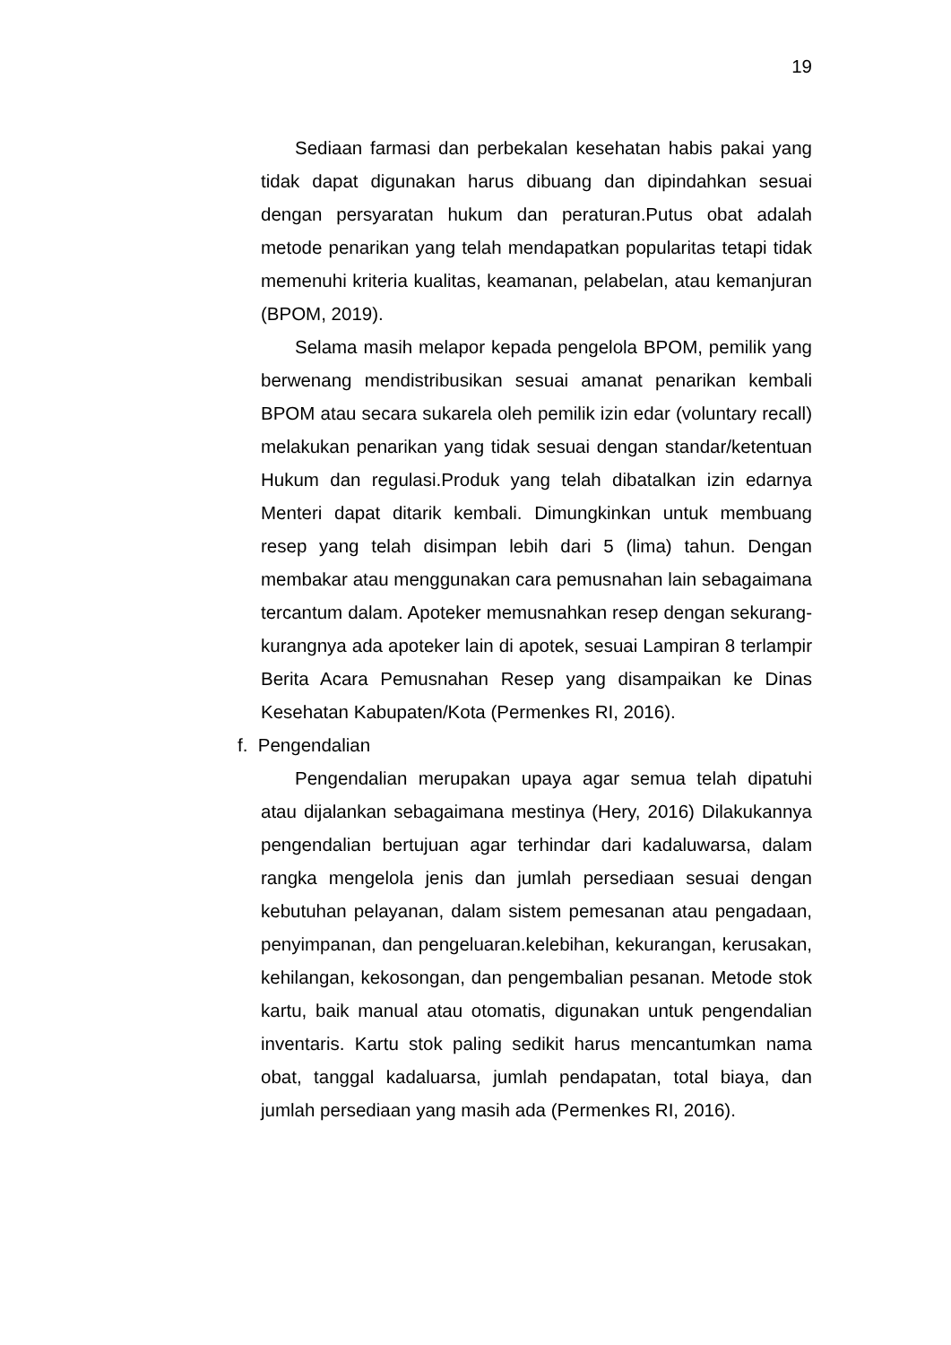19
Sediaan farmasi dan perbekalan kesehatan habis pakai yang tidak dapat digunakan harus dibuang dan dipindahkan sesuai dengan persyaratan hukum dan peraturan.Putus obat adalah metode penarikan yang telah mendapatkan popularitas tetapi tidak memenuhi kriteria kualitas, keamanan, pelabelan, atau kemanjuran (BPOM, 2019).
Selama masih melapor kepada pengelola BPOM, pemilik yang berwenang mendistribusikan sesuai amanat penarikan kembali BPOM atau secara sukarela oleh pemilik izin edar (voluntary recall) melakukan penarikan yang tidak sesuai dengan standar/ketentuan Hukum dan regulasi.Produk yang telah dibatalkan izin edarnya Menteri dapat ditarik kembali. Dimungkinkan untuk membuang resep yang telah disimpan lebih dari 5 (lima) tahun. Dengan membakar atau menggunakan cara pemusnahan lain sebagaimana tercantum dalam. Apoteker memusnahkan resep dengan sekurang-kurangnya ada apoteker lain di apotek, sesuai Lampiran 8 terlampir Berita Acara Pemusnahan Resep yang disampaikan ke Dinas Kesehatan Kabupaten/Kota (Permenkes RI, 2016).
f. Pengendalian
Pengendalian merupakan upaya agar semua telah dipatuhi atau dijalankan sebagaimana mestinya (Hery, 2016) Dilakukannya pengendalian bertujuan agar terhindar dari kadaluwarsa, dalam rangka mengelola jenis dan jumlah persediaan sesuai dengan kebutuhan pelayanan, dalam sistem pemesanan atau pengadaan, penyimpanan, dan pengeluaran.kelebihan, kekurangan, kerusakan, kehilangan, kekosongan, dan pengembalian pesanan. Metode stok kartu, baik manual atau otomatis, digunakan untuk pengendalian inventaris. Kartu stok paling sedikit harus mencantumkan nama obat, tanggal kadaluarsa, jumlah pendapatan, total biaya, dan jumlah persediaan yang masih ada (Permenkes RI, 2016).